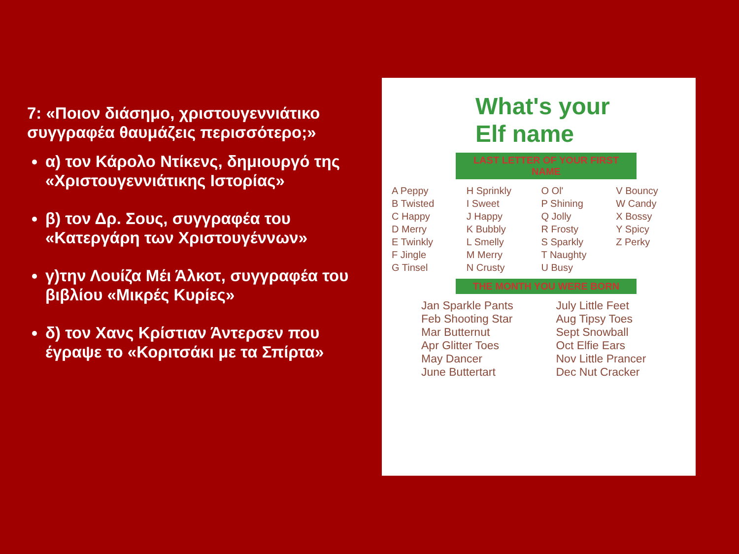7: «Ποιον διάσημο, χριστουγεννιάτικο συγγραφέα θαυμάζεις περισσότερο;»
α) τον Κάρολο Ντίκενς, δημιουργό της «Χριστουγεννιάτικης Ιστορίας»
β) τον Δρ. Σους, συγγραφέα του «Κατεργάρη των Χριστουγέννων»
γ)την Λουίζα Μέι Άλκοτ, συγγραφέα του βιβλίου «Μικρές Κυρίες»
δ) τον Χανς Κρίστιαν Άντερσεν που έγραψε το «Κοριτσάκι με τα Σπίρτα»
What's your
Elf name
LAST LETTER OF YOUR FIRST NAME
A Peppy
B Twisted
C Happy
D Merry
E Twinkly
F Jingle
G Tinsel
H Sprinkly
I Sweet
J Happy
K Bubbly
L Smelly
M Merry
N Crusty
O Ol'
P Shining
Q Jolly
R Frosty
S Sparkly
T Naughty
U Busy
V Bouncy
W Candy
X Bossy
Y Spicy
Z Perky
THE MONTH YOU WERE BORN
Jan Sparkle Pants
Feb Shooting Star
Mar Butternut
Apr Glitter Toes
May Dancer
June Buttertart
July Little Feet
Aug Tipsy Toes
Sept Snowball
Oct Elfie Ears
Nov Little Prancer
Dec Nut Cracker